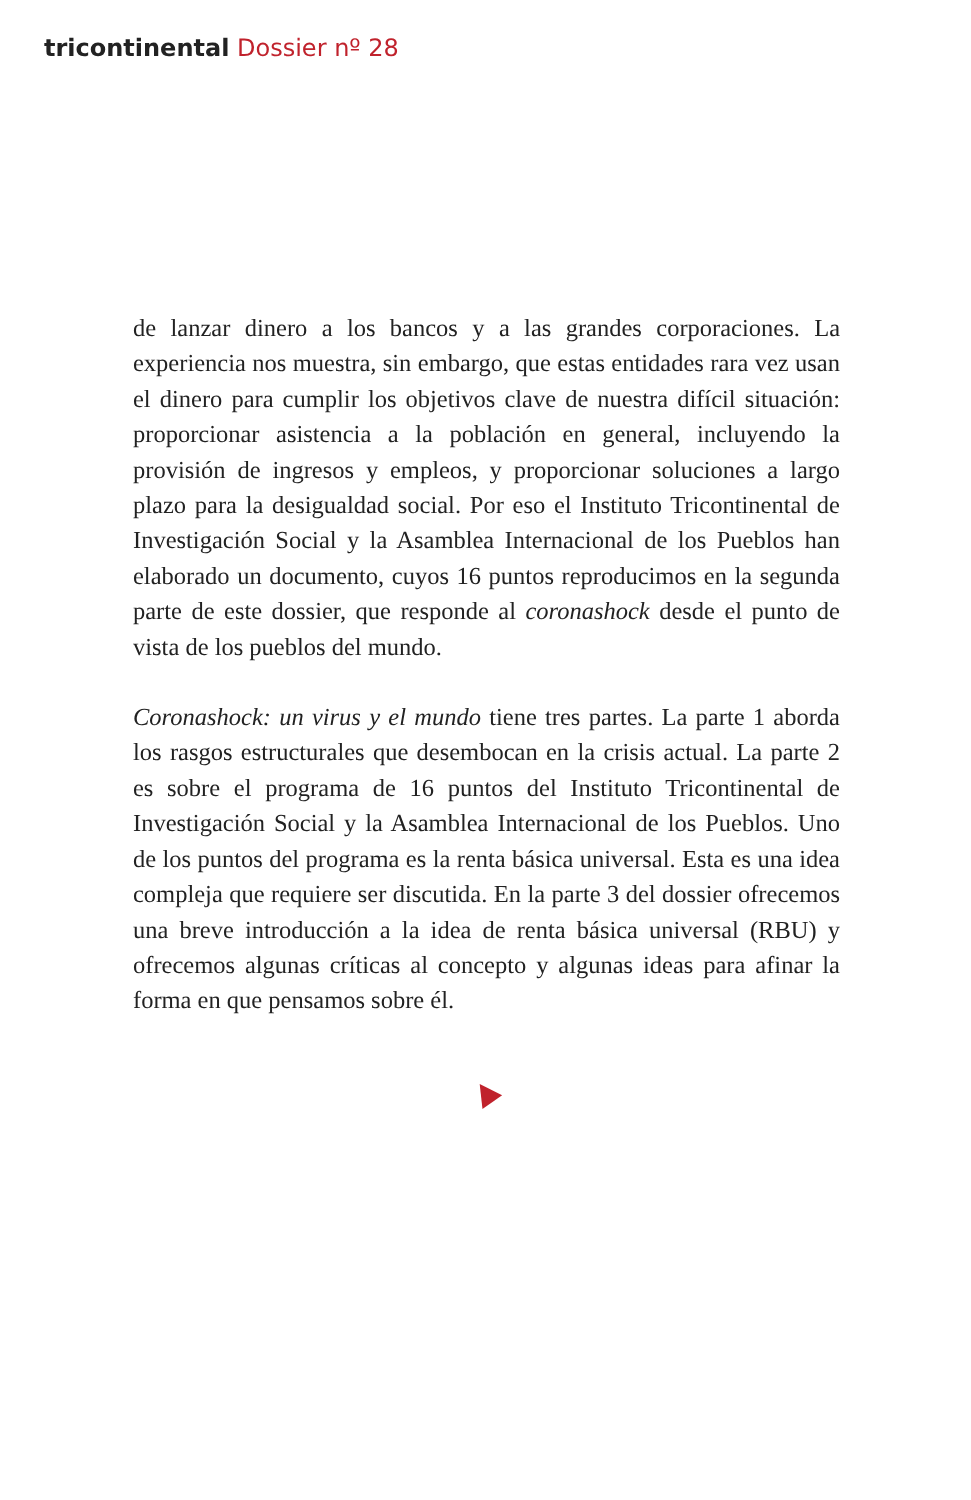tricontinental Dossier nº 28
de lanzar dinero a los bancos y a las grandes corporaciones. La experiencia nos muestra, sin embargo, que estas entidades rara vez usan el dinero para cumplir los objetivos clave de nuestra difícil situación: proporcionar asistencia a la población en general, incluyendo la provisión de ingresos y empleos, y proporcionar soluciones a largo plazo para la desigualdad social. Por eso el Instituto Tricontinental de Investigación Social y la Asamblea Internacional de los Pueblos han elaborado un documento, cuyos 16 puntos reproducimos en la segunda parte de este dossier, que responde al coronashock desde el punto de vista de los pueblos del mundo.
Coronashock: un virus y el mundo tiene tres partes. La parte 1 aborda los rasgos estructurales que desembocan en la crisis actual. La parte 2 es sobre el programa de 16 puntos del Instituto Tricontinental de Investigación Social y la Asamblea Internacional de los Pueblos. Uno de los puntos del programa es la renta básica universal. Esta es una idea compleja que requiere ser discutida. En la parte 3 del dossier ofrecemos una breve introducción a la idea de renta básica universal (RBU) y ofrecemos algunas críticas al concepto y algunas ideas para afinar la forma en que pensamos sobre él.